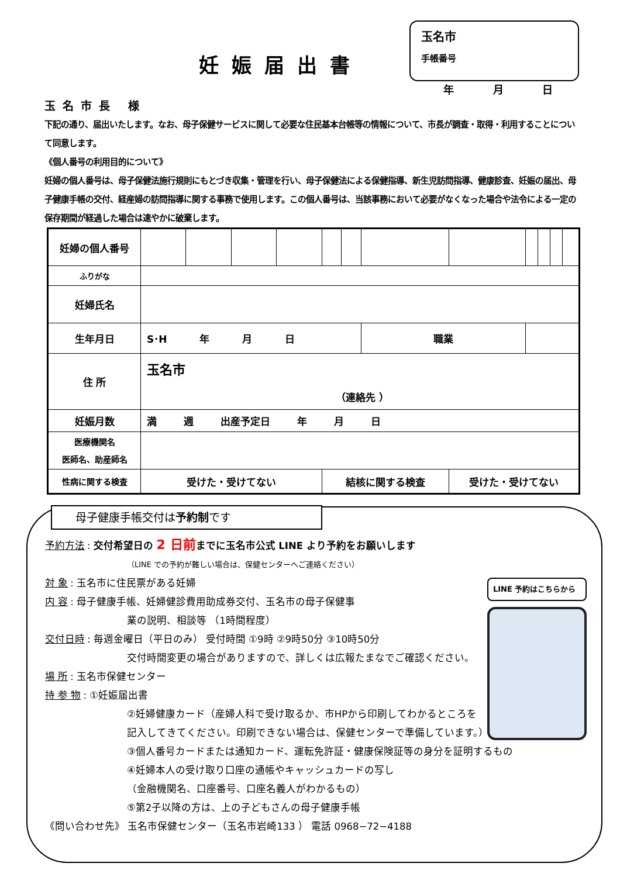妊娠届出書
玉名市
手帳番号
年 月 日
玉名市長 様
下記の通り、届出いたします。なお、母子保健サービスに関して必要な住民基本台帳等の情報について、市長が調査・取得・利用することについて同意します。
《個人番号の利用目的について》
妊婦の個人番号は、母子保健法施行規則にもとづき収集・管理を行い、母子保健法による保健指導、新生児訪問指導、健康診査、妊娠の届出、母子健康手帳の交付、経産婦の訪問指導に関する事務で使用します。この個人番号は、当該事務において必要がなくなった場合や法令による一定の保存期間が経過した場合は速やかに破棄します。
| 妊婦の個人番号 | | | | | | | | | | | | |
| ふりがな | | | | | | | | | | | | |
| 妊婦氏名 | | | | | | | | | | | | |
| 生年月日 | S･H 年 月 日 | | | | | | 職業 | | | | | |
| 住 所 | 玉名市 （連絡先 ） | | | | | | | | | | | |
| 妊娠月数 | 満 週 出産予定日 年 月 日 | | | | | | | | | | | |
| 医療機関名 医師名、助産師名 | | | | | | | | | | | | |
| 性病に関する検査 | 受けた・受けてない | | | | 結核に関する検査 | | | 受けた・受けてない | | | | |
母子健康手帳交付は予約制です
予約方法: 交付希望日の 2 日前までに玉名市公式 LINE より予約をお願いします
（LINE での予約が難しい場合は、保健センターへご連絡ください）
対 象: 玉名市に住民票がある妊婦
内 容: 母子健康手帳、妊婦健診費用助成券交付、玉名市の母子保健事
業の説明、相談等 （1時間程度）
交付日時: 毎週金曜日（平日のみ） 受付時間 ①9時 ②9時50分 ③10時50分
交付時間変更の場合がありますので、詳しくは広報たまなでご確認ください。
場 所: 玉名市保健センター
持 参 物: ①妊娠届出書
②妊婦健康カード（産婦人科で受け取るか、市HPから印刷してわかるところを
記入してきてください。印刷できない場合は、保健センターで準備しています。）
③個人番号カードまたは通知カード、運転免許証・健康保険証等の身分を証明するもの
④妊婦本人の受け取り口座の通帳やキャッシュカードの写し
（金融機関名、口座番号、口座名義人がわかるもの）
⑤第2子以降の方は、上の子どもさんの母子健康手帳
《問い合わせ先》 玉名市保健センター（玉名市岩崎133 ） 電話 0968−72−4188
LINE 予約はこちらから